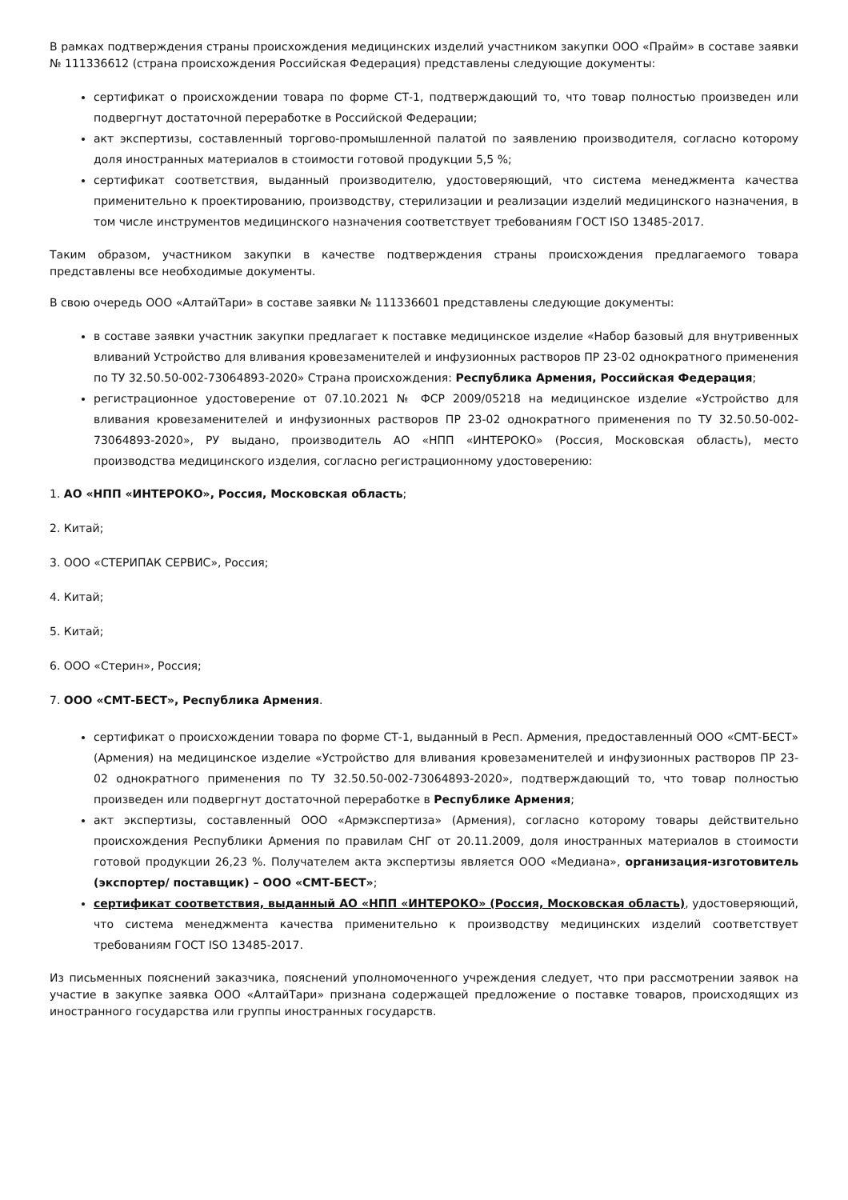В рамках подтверждения страны происхождения медицинских изделий участником закупки ООО «Прайм» в составе заявки № 111336612 (страна происхождения Российская Федерация) представлены следующие документы:
сертификат о происхождении товара по форме СТ-1, подтверждающий то, что товар полностью произведен или подвергнут достаточной переработке в Российской Федерации;
акт экспертизы, составленный торгово-промышленной палатой по заявлению производителя, согласно которому доля иностранных материалов в стоимости готовой продукции 5,5 %;
сертификат соответствия, выданный производителю, удостоверяющий, что система менеджмента качества применительно к проектированию, производству, стерилизации и реализации изделий медицинского назначения, в том числе инструментов медицинского назначения соответствует требованиям ГОСТ ISO 13485-2017.
Таким образом, участником закупки в качестве подтверждения страны происхождения предлагаемого товара представлены все необходимые документы.
В свою очередь ООО «АлтайТари» в составе заявки № 111336601 представлены следующие документы:
в составе заявки участник закупки предлагает к поставке медицинское изделие «Набор базовый для внутривенных вливаний Устройство для вливания кровезаменителей и инфузионных растворов ПР 23-02 однократного применения по ТУ 32.50.50-002-73064893-2020» Страна происхождения: Республика Армения, Российская Федерация;
регистрационное удостоверение от 07.10.2021 № ФСР 2009/05218 на медицинское изделие «Устройство для вливания кровезаменителей и инфузионных растворов ПР 23-02 однократного применения по ТУ 32.50.50-002-73064893-2020», РУ выдано, производитель АО «НПП «ИНТЕРОКО» (Россия, Московская область), место производства медицинского изделия, согласно регистрационному удостоверению:
1. АО «НПП «ИНТЕРОКО», Россия, Московская область;
2. Китай;
3. ООО «СТЕРИПАК СЕРВИС», Россия;
4. Китай;
5. Китай;
6. ООО «Стерин», Россия;
7. ООО «СМТ-БЕСТ», Республика Армения.
сертификат о происхождении товара по форме СТ-1, выданный в Респ. Армения, предоставленный ООО «СМТ-БЕСТ» (Армения) на медицинское изделие «Устройство для вливания кровезаменителей и инфузионных растворов ПР 23-02 однократного применения по ТУ 32.50.50-002-73064893-2020», подтверждающий то, что товар полностью произведен или подвергнут достаточной переработке в Республике Армения;
акт экспертизы, составленный ООО «Армэкспертиза» (Армения), согласно которому товары действительно происхождения Республики Армения по правилам СНГ от 20.11.2009, доля иностранных материалов в стоимости готовой продукции 26,23 %. Получателем акта экспертизы является ООО «Медиана», организация-изготовитель (экспортер/ поставщик) – ООО «СМТ-БЕСТ»;
сертификат соответствия, выданный АО «НПП «ИНТЕРОКО» (Россия, Московская область), удостоверяющий, что система менеджмента качества применительно к производству медицинских изделий соответствует требованиям ГОСТ ISO 13485-2017.
Из письменных пояснений заказчика, пояснений уполномоченного учреждения следует, что при рассмотрении заявок на участие в закупке заявка ООО «АлтайТари» признана содержащей предложение о поставке товаров, происходящих из иностранного государства или группы иностранных государств.